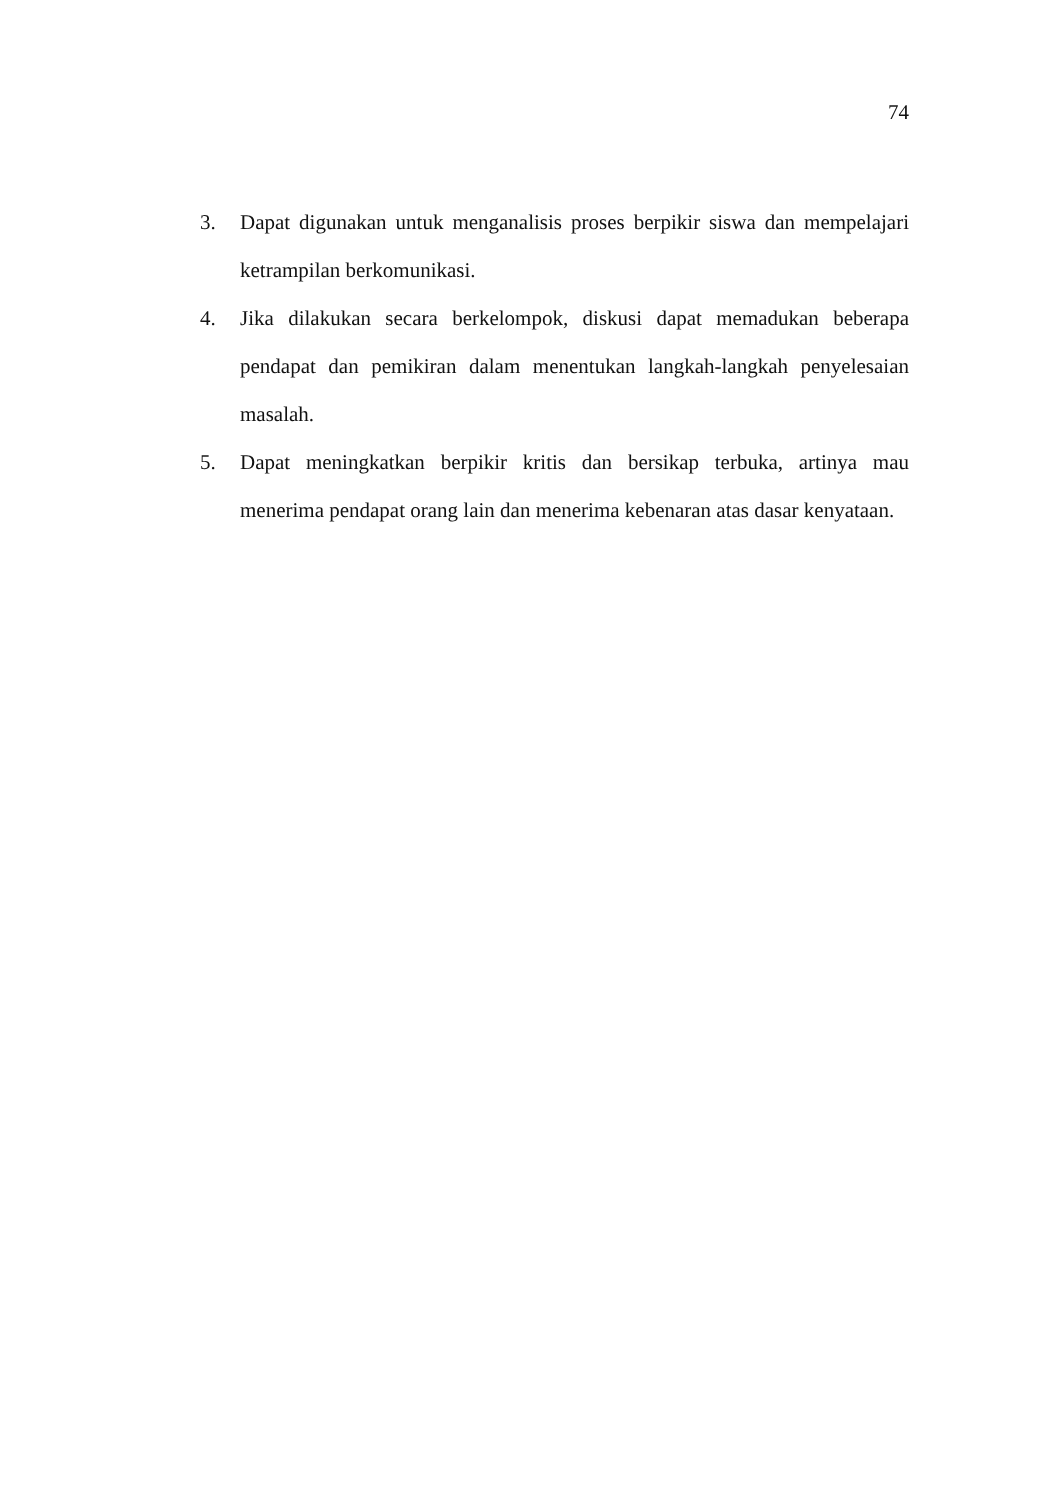74
3. Dapat digunakan untuk menganalisis proses berpikir siswa dan mempelajari ketrampilan berkomunikasi.
4. Jika dilakukan secara berkelompok, diskusi dapat memadukan beberapa pendapat dan pemikiran dalam menentukan langkah-langkah penyelesaian masalah.
5. Dapat meningkatkan berpikir kritis dan bersikap terbuka, artinya mau menerima pendapat orang lain dan menerima kebenaran atas dasar kenyataan.